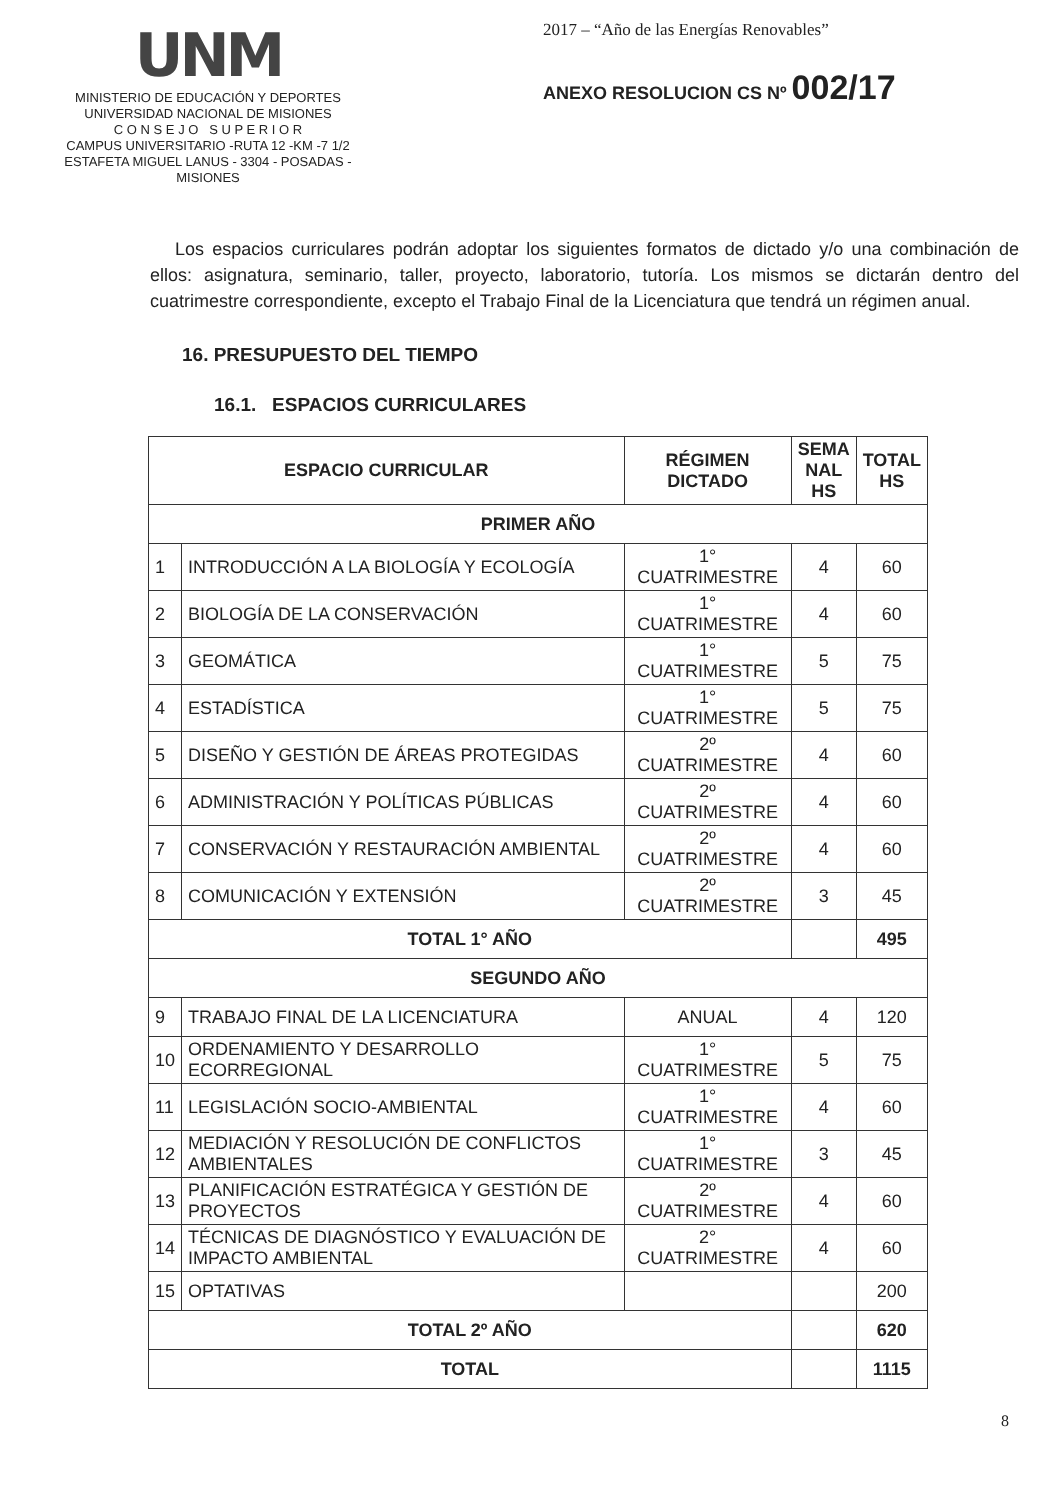UNM
MINISTERIO DE EDUCACIÓN Y DEPORTES
UNIVERSIDAD NACIONAL DE MISIONES
C O N S E J O S U P E R I O R
CAMPUS UNIVERSITARIO -RUTA 12 -KM -7 1/2
ESTAFETA MIGUEL LANUS - 3304 - POSADAS - MISIONES
2017 – “Año de las Energías Renovables”
ANEXO RESOLUCION CS Nº 002/17
Los espacios curriculares podrán adoptar los siguientes formatos de dictado y/o una combinación de ellos: asignatura, seminario, taller, proyecto, laboratorio, tutoría. Los mismos se dictarán dentro del cuatrimestre correspondiente, excepto el Trabajo Final de la Licenciatura que tendrá un régimen anual.
16. PRESUPUESTO DEL TIEMPO
16.1. ESPACIOS CURRICULARES
| ESPACIO CURRICULAR | | RÉGIMEN DICTADO | SEMA NAL HS | TOTAL HS |
| --- | --- | --- | --- | --- |
| PRIMER AÑO | | | | |
| 1 | INTRODUCCIÓN A LA BIOLOGÍA Y ECOLOGÍA | 1° CUATRIMESTRE | 4 | 60 |
| 2 | BIOLOGÍA DE LA CONSERVACIÓN | 1° CUATRIMESTRE | 4 | 60 |
| 3 | GEOMÁTICA | 1° CUATRIMESTRE | 5 | 75 |
| 4 | ESTADÍSTICA | 1° CUATRIMESTRE | 5 | 75 |
| 5 | DISEÑO Y GESTIÓN DE ÁREAS PROTEGIDAS | 2º CUATRIMESTRE | 4 | 60 |
| 6 | ADMINISTRACIÓN Y POLÍTICAS PÚBLICAS | 2º CUATRIMESTRE | 4 | 60 |
| 7 | CONSERVACIÓN Y RESTAURACIÓN AMBIENTAL | 2º CUATRIMESTRE | 4 | 60 |
| 8 | COMUNICACIÓN Y EXTENSIÓN | 2º CUATRIMESTRE | 3 | 45 |
| TOTAL 1° AÑO | | | | 495 |
| SEGUNDO AÑO | | | | |
| 9 | TRABAJO FINAL DE LA LICENCIATURA | ANUAL | 4 | 120 |
| 10 | ORDENAMIENTO Y DESARROLLO ECORREGIONAL | 1° CUATRIMESTRE | 5 | 75 |
| 11 | LEGISLACIÓN SOCIO-AMBIENTAL | 1° CUATRIMESTRE | 4 | 60 |
| 12 | MEDIACIÓN Y RESOLUCIÓN DE CONFLICTOS AMBIENTALES | 1° CUATRIMESTRE | 3 | 45 |
| 13 | PLANIFICACIÓN ESTRATÉGICA Y GESTIÓN DE PROYECTOS | 2º CUATRIMESTRE | 4 | 60 |
| 14 | TÉCNICAS DE DIAGNÓSTICO Y EVALUACIÓN DE IMPACTO AMBIENTAL | 2° CUATRIMESTRE | 4 | 60 |
| 15 | OPTATIVAS | | | 200 |
| TOTAL 2º AÑO | | | | 620 |
| TOTAL | | | | 1115 |
8